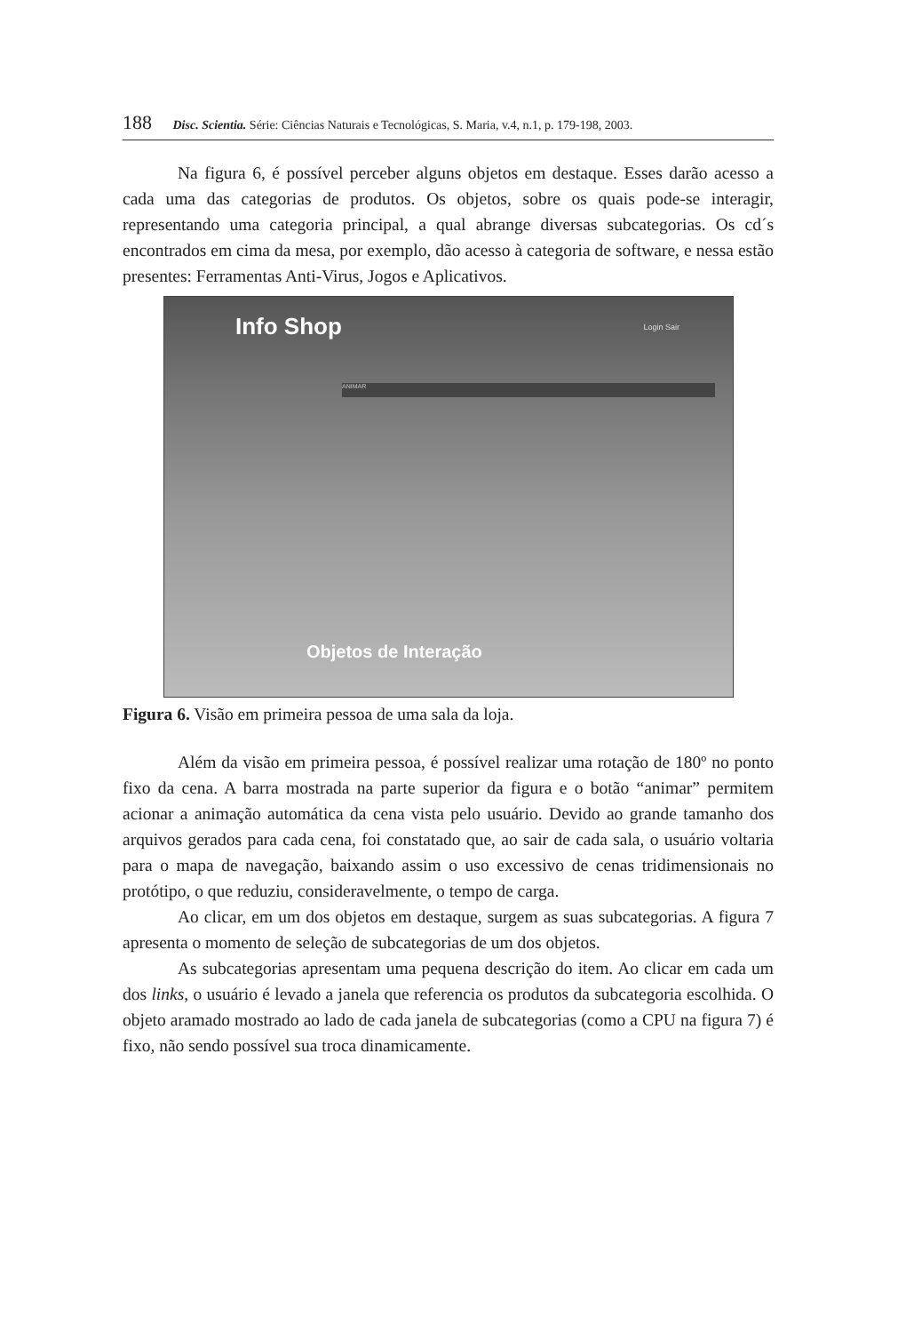188 Disc. Scientia. Série: Ciências Naturais e Tecnológicas, S. Maria, v.4, n.1, p. 179-198, 2003.
Na figura 6, é possível perceber alguns objetos em destaque. Esses darão acesso a cada uma das categorias de produtos. Os objetos, sobre os quais pode-se interagir, representando uma categoria principal, a qual abrange diversas subcategorias. Os cd´s encontrados em cima da mesa, por exemplo, dão acesso à categoria de software, e nessa estão presentes: Ferramentas Anti-Virus, Jogos e Aplicativos.
Info Shop
Login Sair
ANIMAR
Objetos de Interação
Figura 6. Visão em primeira pessoa de uma sala da loja.
Além da visão em primeira pessoa, é possível realizar uma rotação de 180º no ponto fixo da cena. A barra mostrada na parte superior da figura e o botão “animar” permitem acionar a animação automática da cena vista pelo usuário. Devido ao grande tamanho dos arquivos gerados para cada cena, foi constatado que, ao sair de cada sala, o usuário voltaria para o mapa de navegação, baixando assim o uso excessivo de cenas tridimensionais no protótipo, o que reduziu, consideravelmente, o tempo de carga.
Ao clicar, em um dos objetos em destaque, surgem as suas subcategorias. A figura 7 apresenta o momento de seleção de subcategorias de um dos objetos.
As subcategorias apresentam uma pequena descrição do item. Ao clicar em cada um dos links, o usuário é levado a janela que referencia os produtos da subcategoria escolhida. O objeto aramado mostrado ao lado de cada janela de subcategorias (como a CPU na figura 7) é fixo, não sendo possível sua troca dinamicamente.